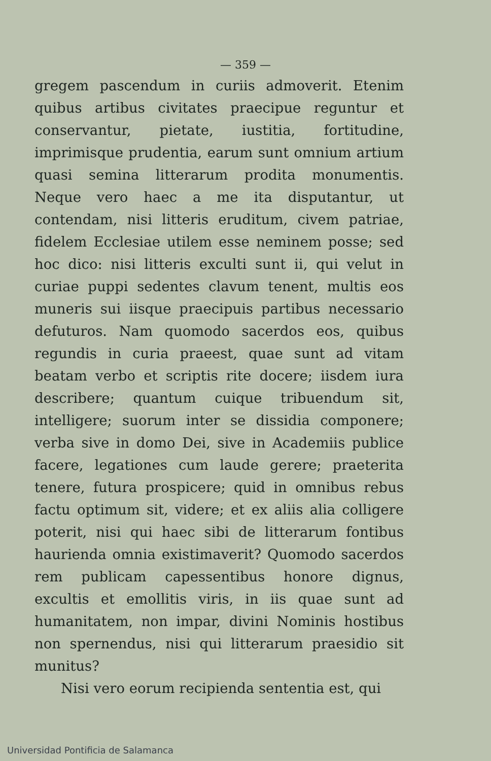— 359 —
gregem pascendum in curiis admoverit. Etenim quibus artibus civitates praecipue reguntur et conservantur, pietate, iustitia, fortitudine, imprimisque prudentia, earum sunt omnium artium quasi semina litterarum prodita monumentis. Neque vero haec a me ita disputantur, ut contendam, nisi litteris eruditum, civem patriae, fidelem Ecclesiae utilem esse neminem posse; sed hoc dico: nisi litteris exculti sunt ii, qui velut in curiae puppi sedentes clavum tenent, multis eos muneris sui iisque praecipuis partibus necessario defuturos. Nam quomodo sacerdos eos, quibus regundis in curia praeest, quae sunt ad vitam beatam verbo et scriptis rite docere; iisdem iura describere; quantum cuique tribuendum sit, intelligere; suorum inter se dissidia componere; verba sive in domo Dei, sive in Academiis publice facere, legationes cum laude gerere; praeterita tenere, futura prospicere; quid in omnibus rebus factu optimum sit, videre; et ex aliis alia colligere poterit, nisi qui haec sibi de litterarum fontibus haurienda omnia existimaverit? Quomodo sacerdos rem publicam capessentibus honore dignus, excultis et emollitis viris, in iis quae sunt ad humanitatem, non impar, divini Nominis hostibus non spernendus, nisi qui litterarum praesidio sit munitus?
Nisi vero eorum recipienda sententia est, qui
Universidad Pontificia de Salamanca